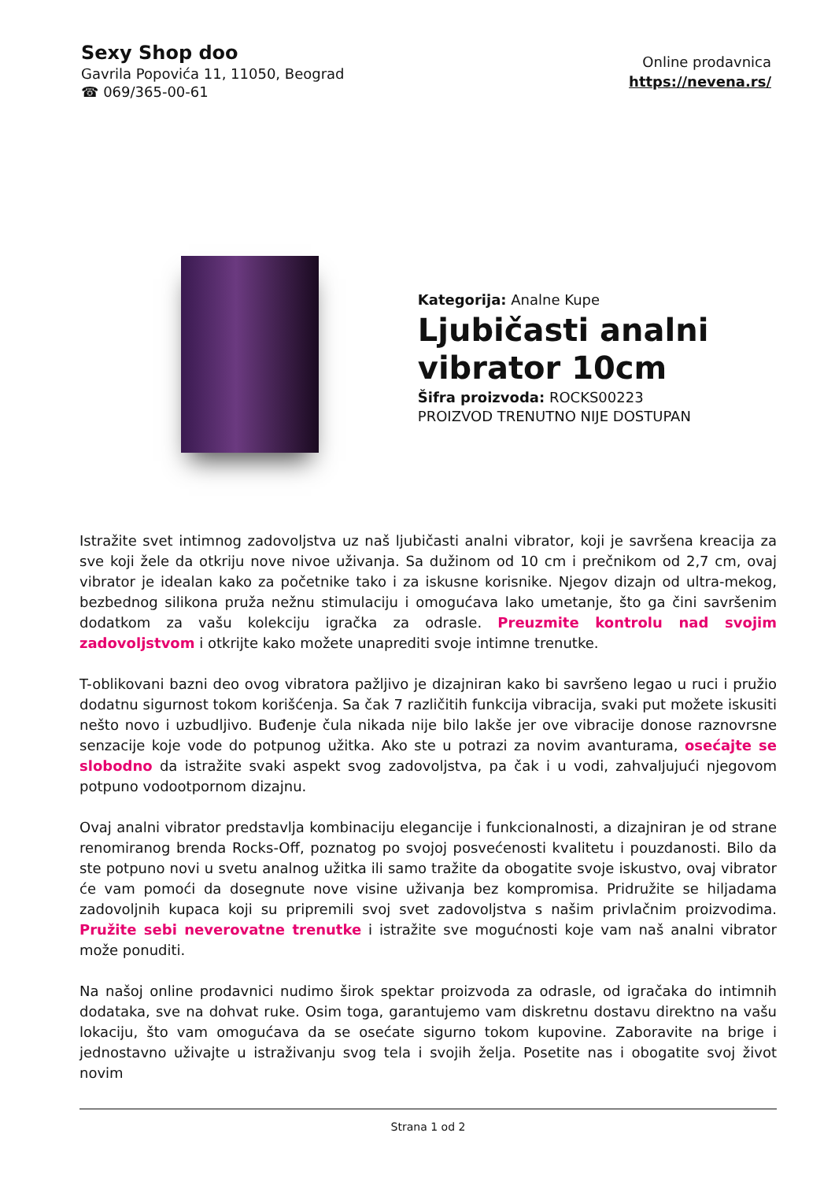Sexy Shop doo
Gavrila Popovića 11, 11050, Beograd
☎ 069/365-00-61
Online prodavnica
https://nevena.rs/
Kategorija: Analne Kupe
Ljubičasti analni vibrator 10cm
Šifra proizvoda: ROCKS00223
PROIZVOD TRENUTNO NIJE DOSTUPAN
Istražite svet intimnog zadovoljstva uz naš ljubičasti analni vibrator, koji je savršena kreacija za sve koji žele da otkriju nove nivoe uživanja. Sa dužinom od 10 cm i prečnikom od 2,7 cm, ovaj vibrator je idealan kako za početnike tako i za iskusne korisnike. Njegov dizajn od ultra-mekog, bezbednog silikona pruža nežnu stimulaciju i omogućava lako umetanje, što ga čini savršenim dodatkom za vašu kolekciju igračka za odrasle. Preuzmite kontrolu nad svojim zadovoljstvom i otkrijte kako možete unaprediti svoje intimne trenutke.
T-oblikovani bazni deo ovog vibratora pažljivo je dizajniran kako bi savršeno legao u ruci i pružio dodatnu sigurnost tokom korišćenja. Sa čak 7 različitih funkcija vibracija, svaki put možete iskusiti nešto novo i uzbudljivo. Buđenje čula nikada nije bilo lakše jer ove vibracije donose raznovrsne senzacije koje vode do potpunog užitka. Ako ste u potrazi za novim avanturama, osećajte se slobodno da istražite svaki aspekt svog zadovoljstva, pa čak i u vodi, zahvaljujući njegovom potpuno vodootpornom dizajnu.
Ovaj analni vibrator predstavlja kombinaciju elegancije i funkcionalnosti, a dizajniran je od strane renomiranog brenda Rocks-Off, poznatog po svojoj posvećenosti kvalitetu i pouzdanosti. Bilo da ste potpuno novi u svetu analnog užitka ili samo tražite da obogatite svoje iskustvo, ovaj vibrator će vam pomoći da dosegnute nove visine uživanja bez kompromisa. Pridružite se hiljadama zadovoljnih kupaca koji su pripremili svoj svet zadovoljstva s našim privlačnim proizvodima. Pružite sebi neverovatne trenutke i istražite sve mogućnosti koje vam naš analni vibrator može ponuditi.
Na našoj online prodavnici nudimo širok spektar proizvoda za odrasle, od igračaka do intimnih dodataka, sve na dohvat ruke. Osim toga, garantujemo vam diskretnu dostavu direktno na vašu lokaciju, što vam omogućava da se osećate sigurno tokom kupovine. Zaboravite na brige i jednostavno uživajte u istraživanju svog tela i svojih želja. Posetite nas i obogatite svoj život novim
Strana 1 od 2